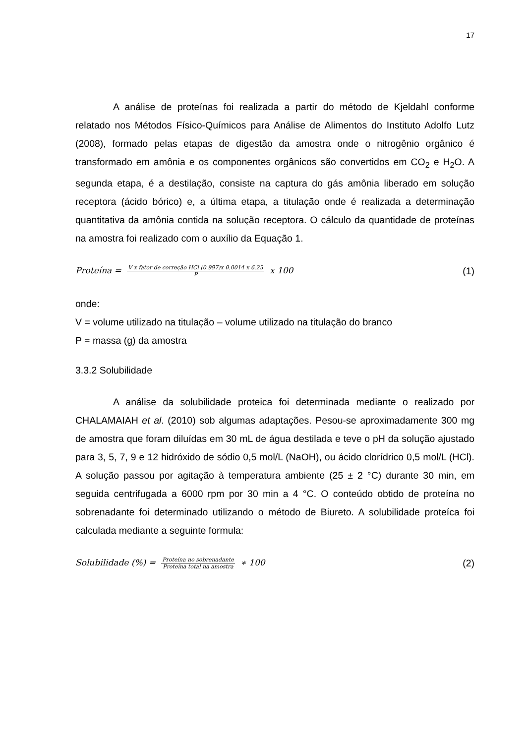17
A análise de proteínas foi realizada a partir do método de Kjeldahl conforme relatado nos Métodos Físico-Químicos para Análise de Alimentos do Instituto Adolfo Lutz (2008), formado pelas etapas de digestão da amostra onde o nitrogênio orgânico é transformado em amônia e os componentes orgânicos são convertidos em CO<sub>2</sub> e H<sub>2</sub>O. A segunda etapa, é a destilação, consiste na captura do gás amônia liberado em solução receptora (ácido bórico) e, a última etapa, a titulação onde é realizada a determinação quantitativa da amônia contida na solução receptora. O cálculo da quantidade de proteínas na amostra foi realizado com o auxílio da Equação 1.
Proteína = V x fator de correção HCl (0.997)x 0.0014 x 6.25 P x 100
(1)
onde:
V = volume utilizado na titulação – volume utilizado na titulação do branco
P = massa (g) da amostra
3.3.2 Solubilidade
A análise da solubilidade proteica foi determinada mediante o realizado por CHALAMAIAH et al. (2010) sob algumas adaptações. Pesou-se aproximadamente 300 mg de amostra que foram diluídas em 30 mL de água destilada e teve o pH da solução ajustado para 3, 5, 7, 9 e 12 hidróxido de sódio 0,5 mol/L (NaOH), ou ácido clorídrico 0,5 mol/L (HCl). A solução passou por agitação à temperatura ambiente (25 ± 2 °C) durante 30 min, em seguida centrifugada a 6000 rpm por 30 min a 4 °C. O conteúdo obtido de proteína no sobrenadante foi determinado utilizando o método de Biureto. A solubilidade proteíca foi calculada mediante a seguinte formula:
Solubilidade (%) = Proteína no sobrenadante Proteína total na amostra ∗ 100
(2)